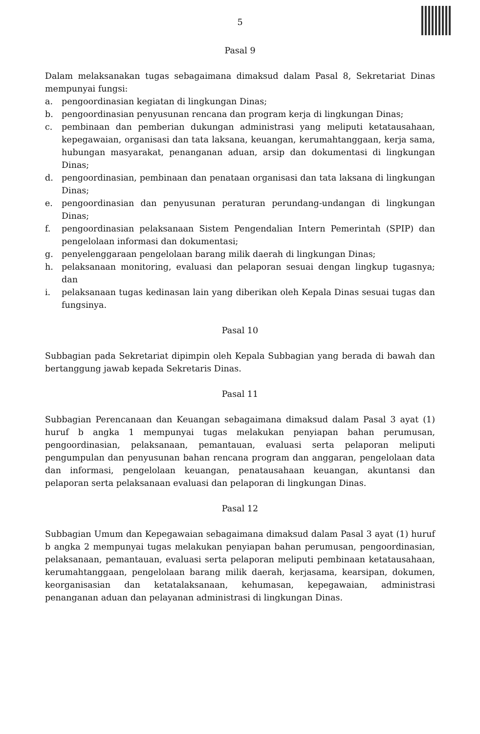5
Pasal 9
Dalam melaksanakan tugas sebagaimana dimaksud dalam Pasal 8, Sekretariat Dinas mempunyai fungsi:
a. pengoordinasian kegiatan di lingkungan Dinas;
b. pengoordinasian penyusunan rencana dan program kerja di lingkungan Dinas;
c. pembinaan dan pemberian dukungan administrasi yang meliputi ketatausahaan, kepegawaian, organisasi dan tata laksana, keuangan, kerumahtanggaan, kerja sama, hubungan masyarakat, penanganan aduan, arsip dan dokumentasi di lingkungan Dinas;
d. pengoordinasian, pembinaan dan penataan organisasi dan tata laksana di lingkungan Dinas;
e. pengoordinasian dan penyusunan peraturan perundang-undangan di lingkungan Dinas;
f. pengoordinasian pelaksanaan Sistem Pengendalian Intern Pemerintah (SPIP) dan pengelolaan informasi dan dokumentasi;
g. penyelenggaraan pengelolaan barang milik daerah di lingkungan Dinas;
h. pelaksanaan monitoring, evaluasi dan pelaporan sesuai dengan lingkup tugasnya; dan
i. pelaksanaan tugas kedinasan lain yang diberikan oleh Kepala Dinas sesuai tugas dan fungsinya.
Pasal 10
Subbagian pada Sekretariat dipimpin oleh Kepala Subbagian yang berada di bawah dan bertanggung jawab kepada Sekretaris Dinas.
Pasal 11
Subbagian Perencanaan dan Keuangan sebagaimana dimaksud dalam Pasal 3 ayat (1) huruf b angka 1 mempunyai tugas melakukan penyiapan bahan perumusan, pengoordinasian, pelaksanaan, pemantauan, evaluasi serta pelaporan meliputi pengumpulan dan penyusunan bahan rencana program dan anggaran, pengelolaan data dan informasi, pengelolaan keuangan, penatausahaan keuangan, akuntansi dan pelaporan serta pelaksanaan evaluasi dan pelaporan di lingkungan Dinas.
Pasal 12
Subbagian Umum dan Kepegawaian sebagaimana dimaksud dalam Pasal 3 ayat (1) huruf b angka 2 mempunyai tugas melakukan penyiapan bahan perumusan, pengoordinasian, pelaksanaan, pemantauan, evaluasi serta pelaporan meliputi pembinaan ketatausahaan, kerumahtanggaan, pengelolaan barang milik daerah, kerjasama, kearsipan, dokumen, keorganisasian dan ketatalaksanaan, kehumasan, kepegawaian, administrasi penanganan aduan dan pelayanan administrasi di lingkungan Dinas.